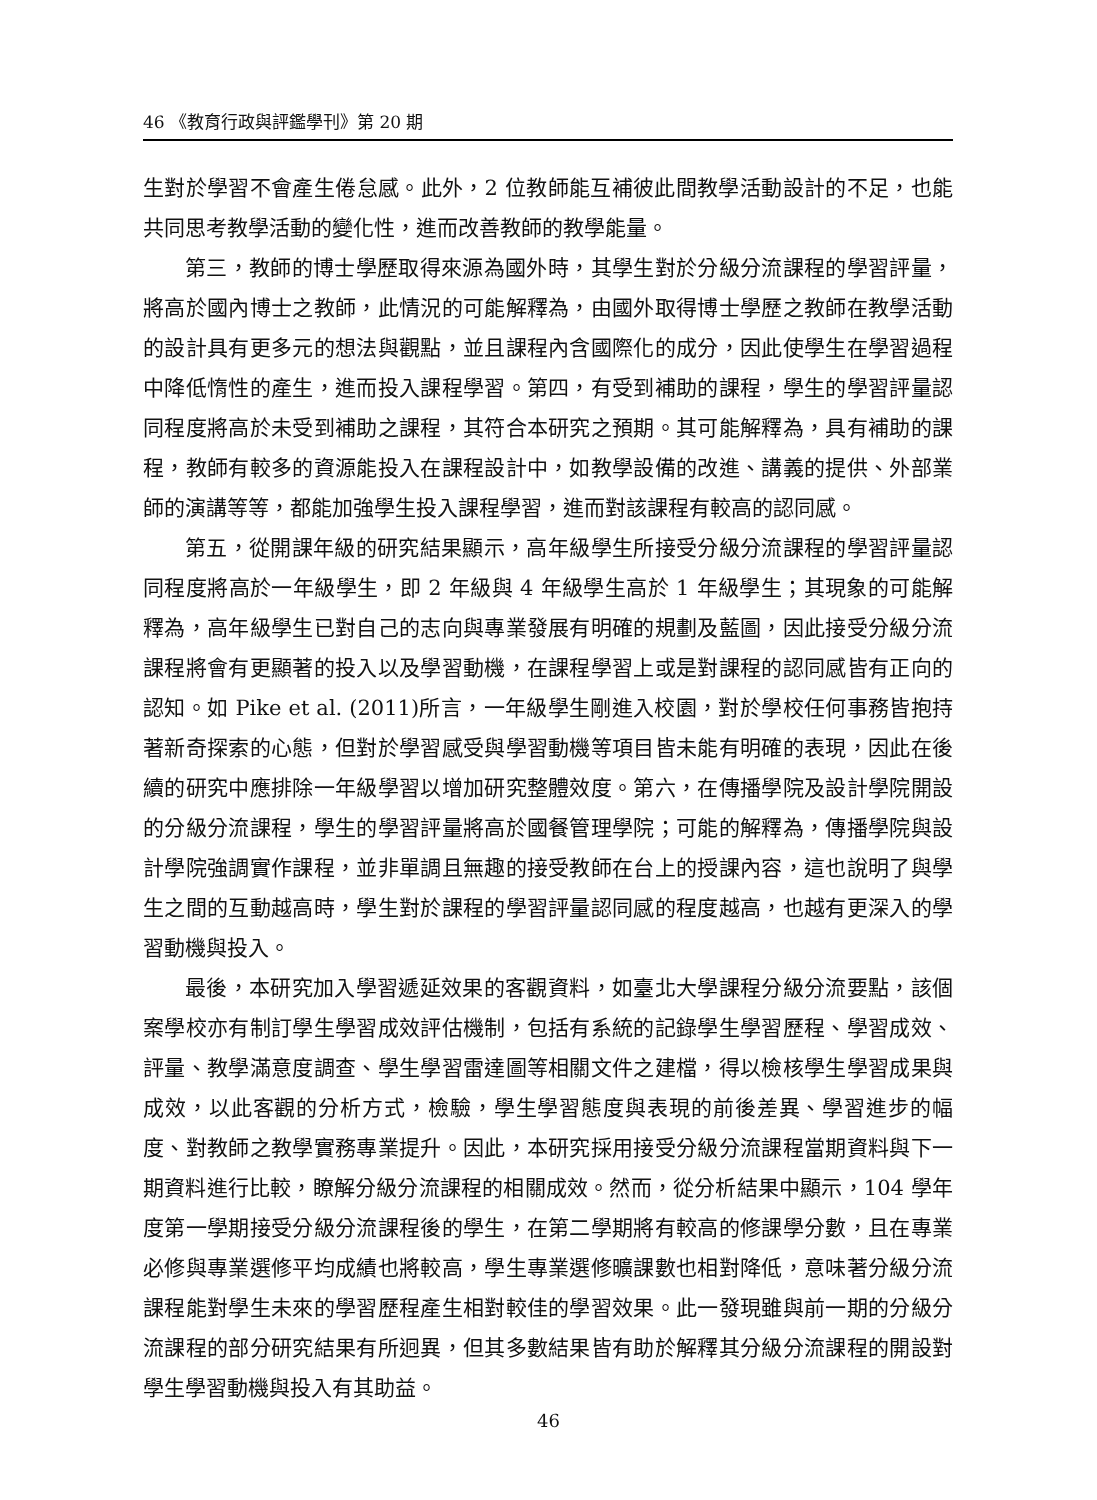46 《教育行政與評鑑學刊》第 20 期
生對於學習不會產生倦怠感。此外，2 位教師能互補彼此間教學活動設計的不足，也能共同思考教學活動的變化性，進而改善教師的教學能量。
第三，教師的博士學歷取得來源為國外時，其學生對於分級分流課程的學習評量，將高於國內博士之教師，此情況的可能解釋為，由國外取得博士學歷之教師在教學活動的設計具有更多元的想法與觀點，並且課程內含國際化的成分，因此使學生在學習過程中降低惰性的產生，進而投入課程學習。第四，有受到補助的課程，學生的學習評量認同程度將高於未受到補助之課程，其符合本研究之預期。其可能解釋為，具有補助的課程，教師有較多的資源能投入在課程設計中，如教學設備的改進、講義的提供、外部業師的演講等等，都能加強學生投入課程學習，進而對該課程有較高的認同感。
第五，從開課年級的研究結果顯示，高年級學生所接受分級分流課程的學習評量認同程度將高於一年級學生，即 2 年級與 4 年級學生高於 1 年級學生；其現象的可能解釋為，高年級學生已對自己的志向與專業發展有明確的規劃及藍圖，因此接受分級分流課程將會有更顯著的投入以及學習動機，在課程學習上或是對課程的認同感皆有正向的認知。如 Pike et al. (2011)所言，一年級學生剛進入校園，對於學校任何事務皆抱持著新奇探索的心態，但對於學習感受與學習動機等項目皆未能有明確的表現，因此在後續的研究中應排除一年級學習以增加研究整體效度。第六，在傳播學院及設計學院開設的分級分流課程，學生的學習評量將高於國餐管理學院；可能的解釋為，傳播學院與設計學院強調實作課程，並非單調且無趣的接受教師在台上的授課內容，這也說明了與學生之間的互動越高時，學生對於課程的學習評量認同感的程度越高，也越有更深入的學習動機與投入。
最後，本研究加入學習遞延效果的客觀資料，如臺北大學課程分級分流要點，該個案學校亦有制訂學生學習成效評估機制，包括有系統的記錄學生學習歷程、學習成效、評量、教學滿意度調查、學生學習雷達圖等相關文件之建檔，得以檢核學生學習成果與成效，以此客觀的分析方式，檢驗，學生學習態度與表現的前後差異、學習進步的幅度、對教師之教學實務專業提升。因此，本研究採用接受分級分流課程當期資料與下一期資料進行比較，瞭解分級分流課程的相關成效。然而，從分析結果中顯示，104 學年度第一學期接受分級分流課程後的學生，在第二學期將有較高的修課學分數，且在專業必修與專業選修平均成績也將較高，學生專業選修曠課數也相對降低，意味著分級分流課程能對學生未來的學習歷程產生相對較佳的學習效果。此一發現雖與前一期的分級分流課程的部分研究結果有所迥異，但其多數結果皆有助於解釋其分級分流課程的開設對學生學習動機與投入有其助益。
46